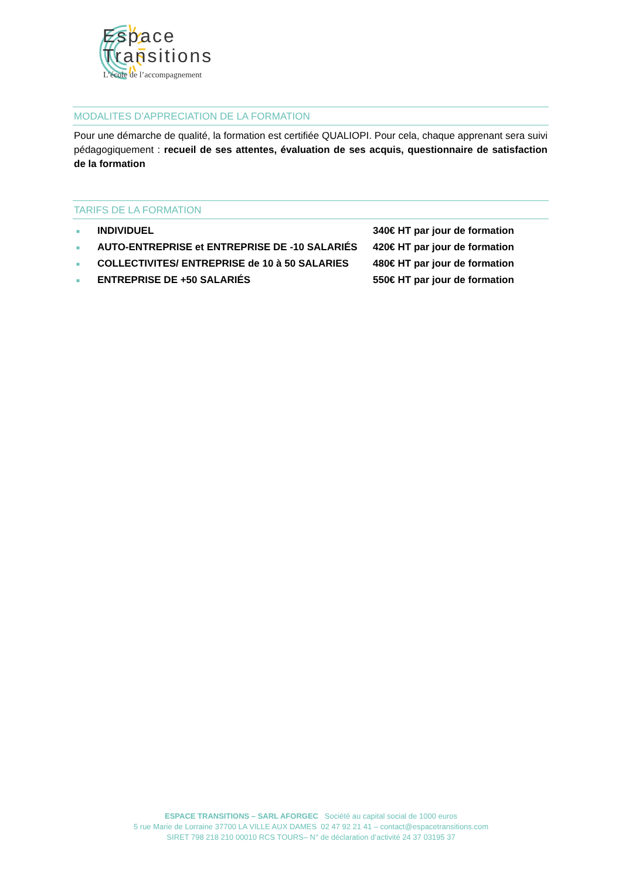Espace
Transitions
L’école de l’accompagnement
MODALITES D’APPRECIATION DE LA FORMATION
Pour une démarche de qualité, la formation est certifiée QUALIOPI. Pour cela, chaque apprenant sera suivi pédagogiquement : recueil de ses attentes, évaluation de ses acquis, questionnaire de satisfaction de la formation
TARIFS DE LA FORMATION
| ■ | INDIVIDUEL | 340€ HT par jour de formation |
| ■ | AUTO-ENTREPRISE et ENTREPRISE DE -10 SALARIÉS | 420€ HT par jour de formation |
| ■ | COLLECTIVITES/ ENTREPRISE de 10 à 50 SALARIES | 480€ HT par jour de formation |
| ■ | ENTREPRISE DE +50 SALARIÉS | 550€ HT par jour de formation |
ESPACE TRANSITIONS – SARL AFORGEC Société au capital social de 1000 euros
5 rue Marie de Lorraine 37700 LA VILLE AUX DAMES 02 47 92 21 41 – contact@espacetransitions.com
SIRET 798 218 210 00010 RCS TOURS– N° de déclaration d’activité 24 37 03195 37